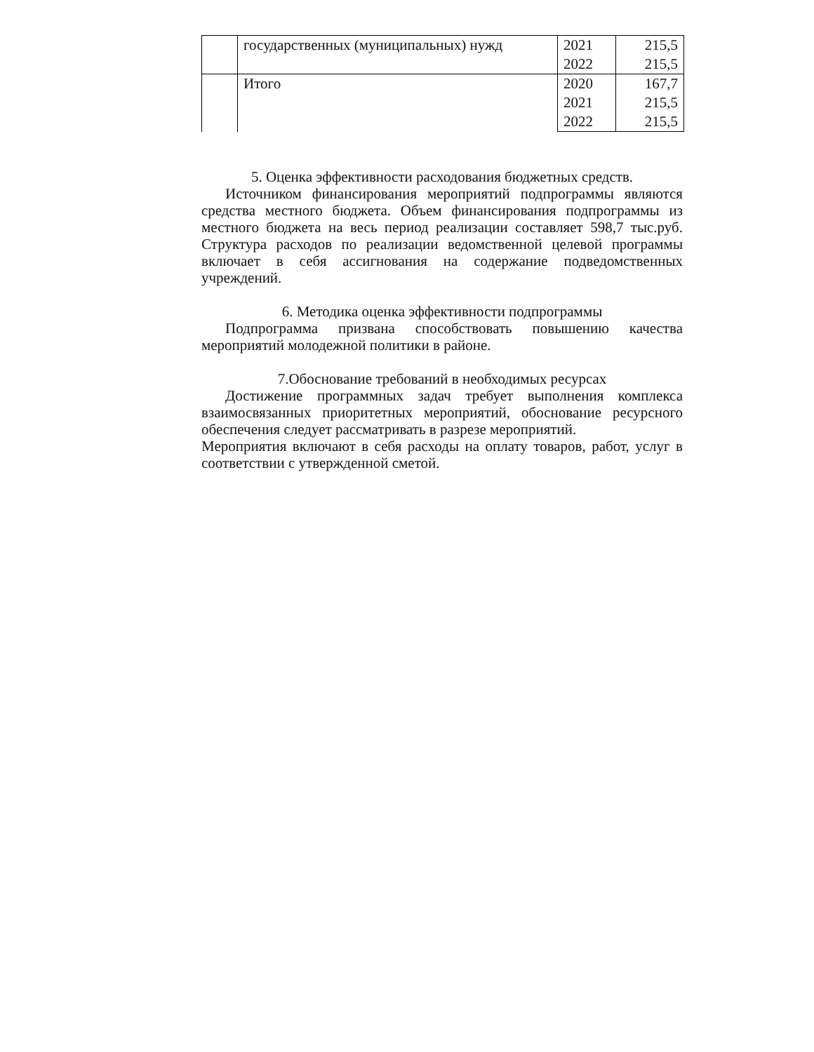| | государственных (муниципальных) нужд | 2021 | 215,5 |
| | | 2022 | 215,5 |
| | Итого | 2020 | 167,7 |
| | | 2021 | 215,5 |
| | | 2022 | 215,5 |
5. Оценка эффективности расходования бюджетных средств.
Источником финансирования мероприятий подпрограммы являются средства местного бюджета. Объем финансирования подпрограммы из местного бюджета на весь период реализации составляет 598,7 тыс.руб. Структура расходов по реализации ведомственной целевой программы включает в себя ассигнования на содержание подведомственных учреждений.
6. Методика оценка эффективности подпрограммы
Подпрограмма призвана способствовать повышению качества мероприятий молодежной политики в районе.
7.Обоснование требований в необходимых ресурсах
Достижение программных задач требует выполнения комплекса взаимосвязанных приоритетных мероприятий, обоснование ресурсного обеспечения следует рассматривать в разрезе мероприятий.
Мероприятия включают в себя расходы на оплату товаров, работ, услуг в соответствии с утвержденной сметой.